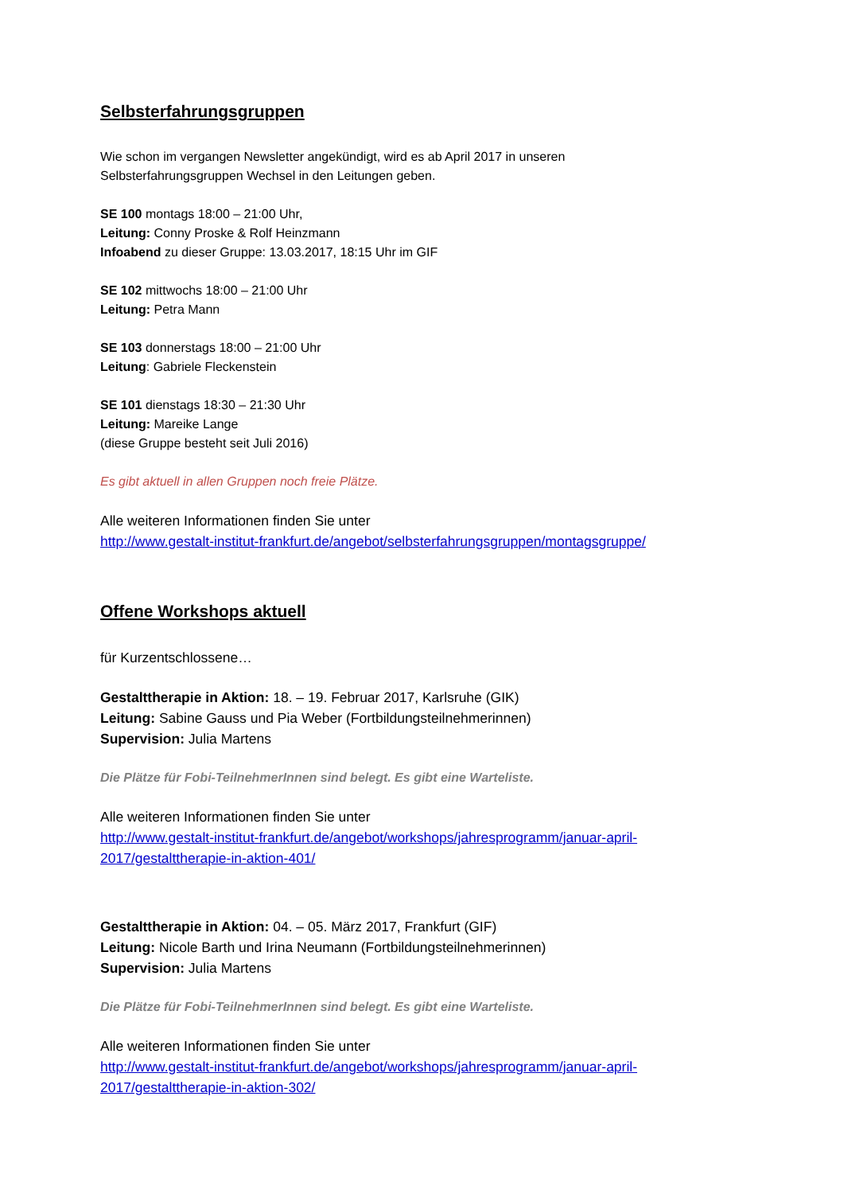Selbsterfahrungsgruppen
Wie schon im vergangen Newsletter angekündigt, wird es ab April 2017 in unseren
Selbsterfahrungsgruppen Wechsel in den Leitungen geben.
SE 100 montags 18:00 – 21:00 Uhr,
Leitung: Conny Proske & Rolf Heinzmann
Infoabend zu dieser Gruppe: 13.03.2017, 18:15 Uhr im GIF
SE 102 mittwochs 18:00 – 21:00 Uhr
Leitung: Petra Mann
SE 103 donnerstags 18:00 – 21:00 Uhr
Leitung: Gabriele Fleckenstein
SE 101 dienstags 18:30 – 21:30 Uhr
Leitung: Mareike Lange
(diese Gruppe besteht seit Juli 2016)
Es gibt aktuell in allen Gruppen noch freie Plätze.
Alle weiteren Informationen finden Sie unter
http://www.gestalt-institut-frankfurt.de/angebot/selbsterfahrungsgruppen/montagsgruppe/
Offene Workshops aktuell
für Kurzentschlossene…
Gestalttherapie in Aktion: 18. – 19. Februar 2017, Karlsruhe (GIK)
Leitung: Sabine Gauss und Pia Weber (Fortbildungsteilnehmerinnen)
Supervision: Julia Martens
Die Plätze für Fobi-TeilnehmerInnen sind belegt. Es gibt eine Warteliste.
Alle weiteren Informationen finden Sie unter
http://www.gestalt-institut-frankfurt.de/angebot/workshops/jahresprogramm/januar-april-2017/gestalttherapie-in-aktion-401/
Gestalttherapie in Aktion: 04. – 05. März 2017, Frankfurt (GIF)
Leitung: Nicole Barth und Irina Neumann (Fortbildungsteilnehmerinnen)
Supervision: Julia Martens
Die Plätze für Fobi-TeilnehmerInnen sind belegt. Es gibt eine Warteliste.
Alle weiteren Informationen finden Sie unter
http://www.gestalt-institut-frankfurt.de/angebot/workshops/jahresprogramm/januar-april-2017/gestalttherapie-in-aktion-302/